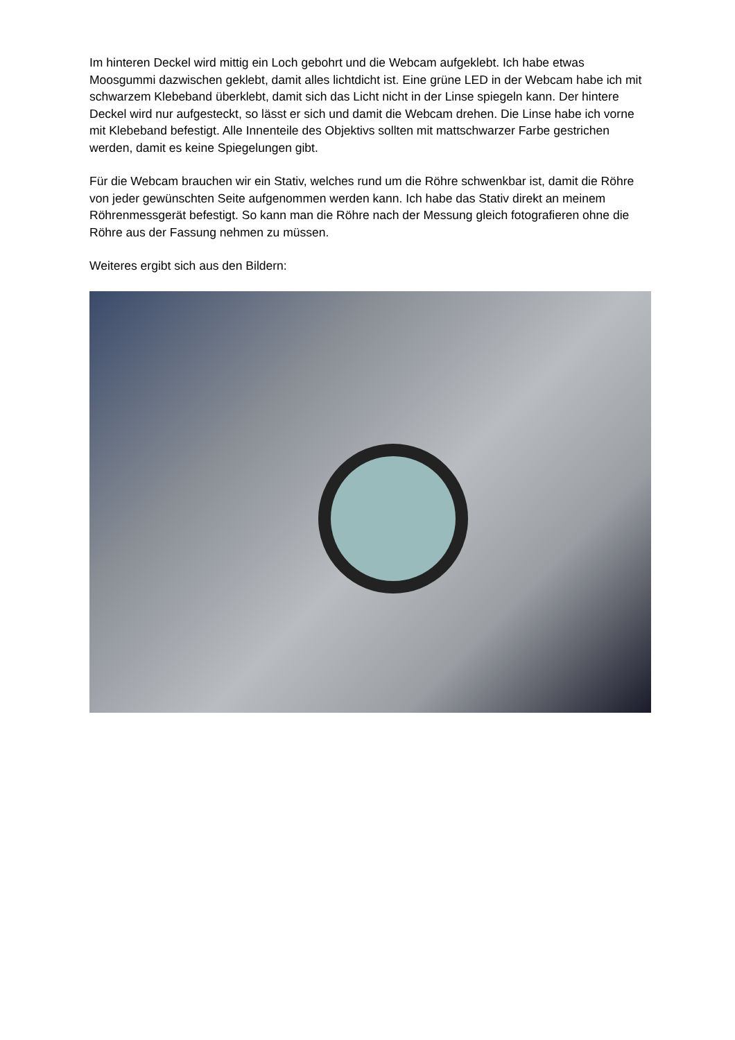Im hinteren Deckel wird mittig ein Loch gebohrt und die Webcam aufgeklebt. Ich habe etwas Moosgummi dazwischen geklebt, damit alles lichtdicht ist. Eine grüne LED in der Webcam habe ich mit schwarzem Klebeband überklebt, damit sich das Licht nicht in der Linse spiegeln kann. Der hintere Deckel wird nur aufgesteckt, so lässt er sich und damit die Webcam drehen. Die Linse habe ich vorne mit Klebeband befestigt. Alle Innenteile des Objektivs sollten mit mattschwarzer Farbe gestrichen werden, damit es keine Spiegelungen gibt.
Für die Webcam brauchen wir ein Stativ, welches rund um die Röhre schwenkbar ist, damit die Röhre von jeder gewünschten Seite aufgenommen werden kann. Ich habe das Stativ direkt an meinem Röhrenmessgerät befestigt. So kann man die Röhre nach der Messung gleich fotografieren ohne die Röhre aus der Fassung nehmen zu müssen.
Weiteres ergibt sich aus den Bildern: